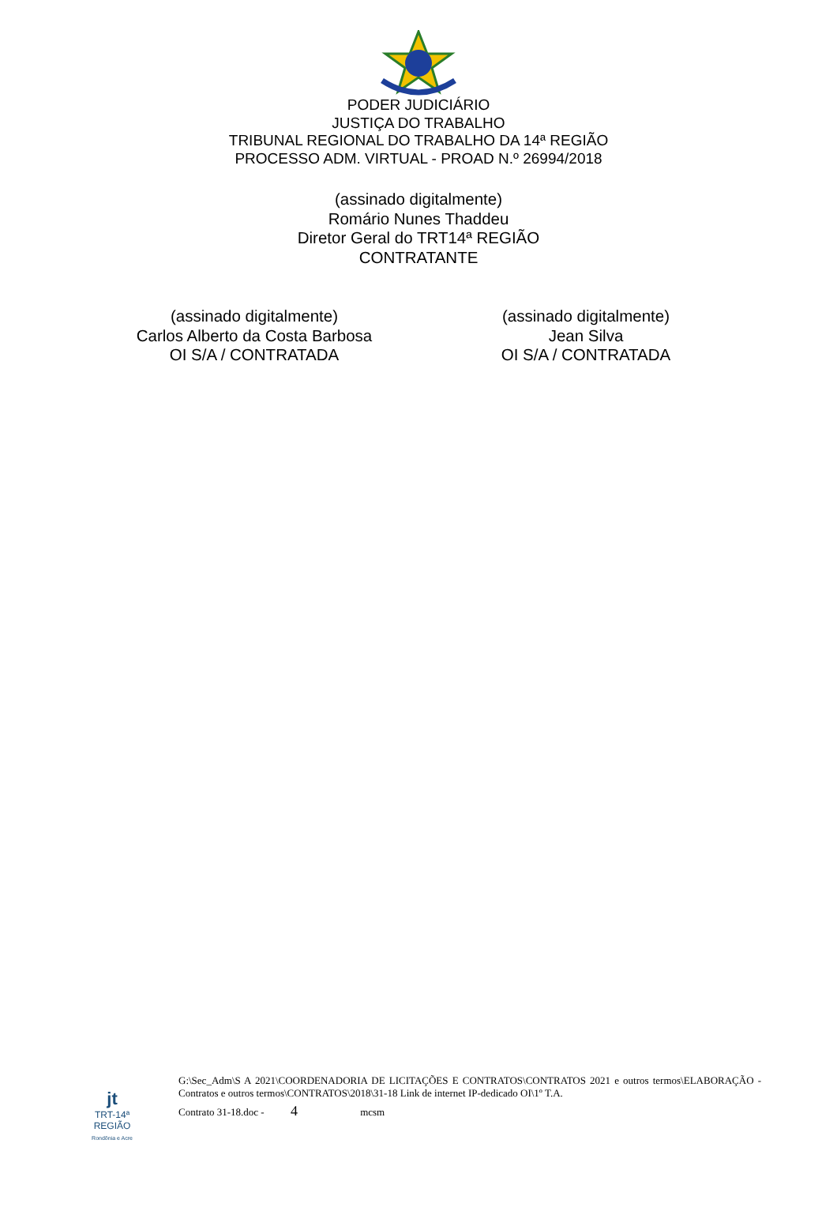PODER JUDICIÁRIO
JUSTIÇA DO TRABALHO
TRIBUNAL REGIONAL DO TRABALHO DA 14ª REGIÃO
PROCESSO ADM. VIRTUAL - PROAD N.º 26994/2018
(assinado digitalmente)
Romário Nunes Thaddeu
Diretor Geral do TRT14ª REGIÃO
CONTRATANTE
(assinado digitalmente)
Carlos Alberto da Costa Barbosa
OI S/A / CONTRATADA
(assinado digitalmente)
Jean Silva
OI S/A / CONTRATADA
jt
TRT-14ª REGIÃO
Rondônia e Acre
G:\Sec_Adm\S A 2021\COORDENADORIA DE LICITAÇÕES E CONTRATOS\CONTRATOS 2021 e outros termos\ELABORAÇÃO - Contratos e outros termos\CONTRATOS\2018\31-18 Link de internet IP-dedicado OI\1º T.A.
Contrato 31-18.doc - 4 mcsm